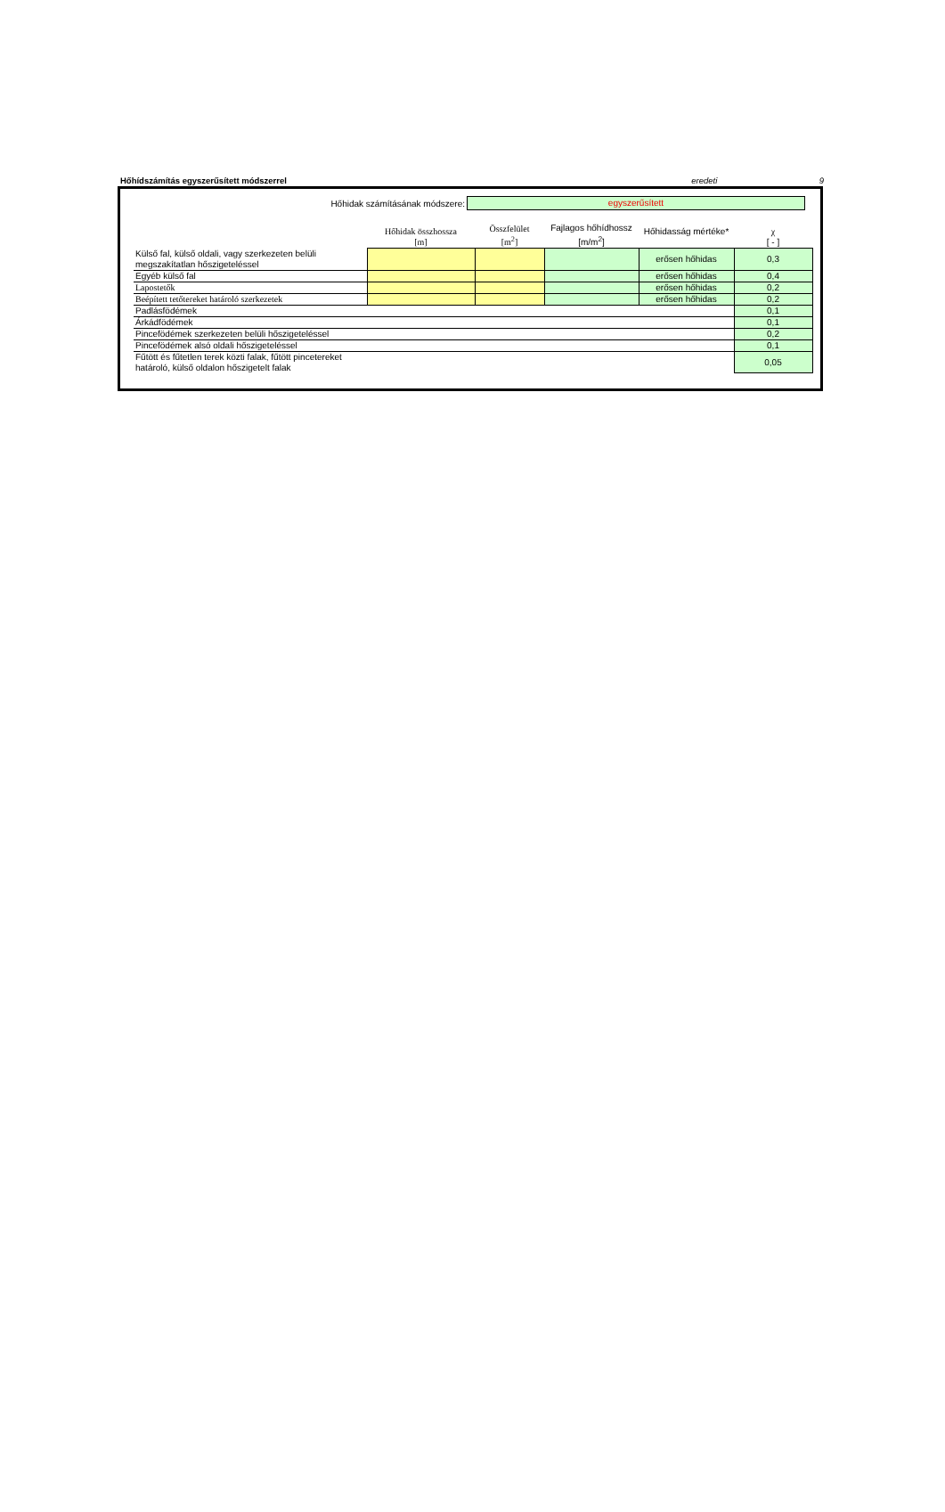Hőhídszámítás egyszerűsített módszerrel eredeti 9
Hőhidak számításának módszere:
egyszerűsített
| | Hőhidak összhossza [m] | Összfelület [m<sup>2</sup>] | Fajlagos hőhídhossz [m/m<sup>2</sup>] | Hőhidasság mértéke* | χ [ - ] |
| --- | --- | --- | --- | --- | --- |
| Külső fal, külső oldali, vagy szerkezeten belüli megszakítatlan hőszigeteléssel | | | | erősen hőhidas | 0,3 |
| Egyéb külső fal | | | | erősen hőhidas | 0,4 |
| Lapostetők | | | | erősen hőhidas | 0,2 |
| Beépített tetőtereket határoló szerkezetek | | | | erősen hőhidas | 0,2 |
| Padlásfödémek | | | | | 0,1 |
| Árkádfödémek | | | | | 0,1 |
| Pincefödémek szerkezeten belüli hőszigeteléssel | | | | | 0,2 |
| Pincefödémek alsó oldali hőszigeteléssel | | | | | 0,1 |
| Fűtött és fűtetlen terek közti falak, fűtött pincetereket határoló, külső oldalon hőszigetelt falak | | | | | 0,05 |